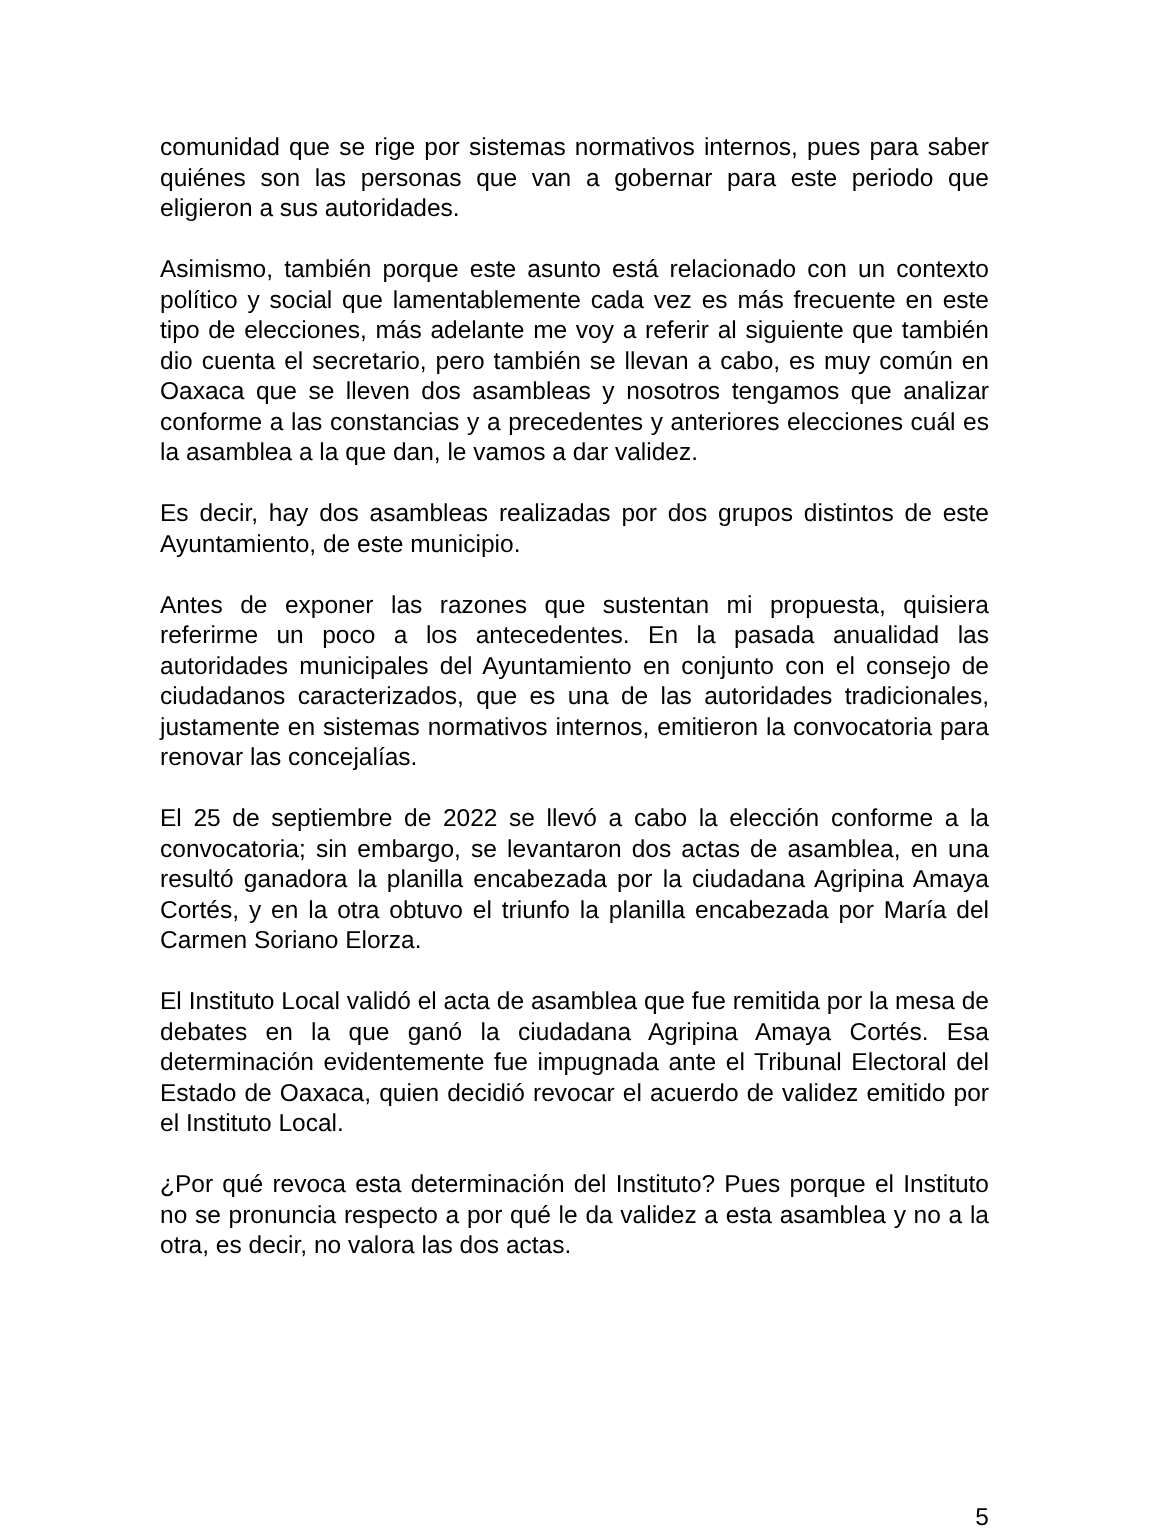comunidad que se rige por sistemas normativos internos, pues para saber quiénes son las personas que van a gobernar para este periodo que eligieron a sus autoridades.
Asimismo, también porque este asunto está relacionado con un contexto político y social que lamentablemente cada vez es más frecuente en este tipo de elecciones, más adelante me voy a referir al siguiente que también dio cuenta el secretario, pero también se llevan a cabo, es muy común en Oaxaca que se lleven dos asambleas y nosotros tengamos que analizar conforme a las constancias y a precedentes y anteriores elecciones cuál es la asamblea a la que dan, le vamos a dar validez.
Es decir, hay dos asambleas realizadas por dos grupos distintos de este Ayuntamiento, de este municipio.
Antes de exponer las razones que sustentan mi propuesta, quisiera referirme un poco a los antecedentes. En la pasada anualidad las autoridades municipales del Ayuntamiento en conjunto con el consejo de ciudadanos caracterizados, que es una de las autoridades tradicionales, justamente en sistemas normativos internos, emitieron la convocatoria para renovar las concejalías.
El 25 de septiembre de 2022 se llevó a cabo la elección conforme a la convocatoria; sin embargo, se levantaron dos actas de asamblea, en una resultó ganadora la planilla encabezada por la ciudadana Agripina Amaya Cortés, y en la otra obtuvo el triunfo la planilla encabezada por María del Carmen Soriano Elorza.
El Instituto Local validó el acta de asamblea que fue remitida por la mesa de debates en la que ganó la ciudadana Agripina Amaya Cortés. Esa determinación evidentemente fue impugnada ante el Tribunal Electoral del Estado de Oaxaca, quien decidió revocar el acuerdo de validez emitido por el Instituto Local.
¿Por qué revoca esta determinación del Instituto? Pues porque el Instituto no se pronuncia respecto a por qué le da validez a esta asamblea y no a la otra, es decir, no valora las dos actas.
5